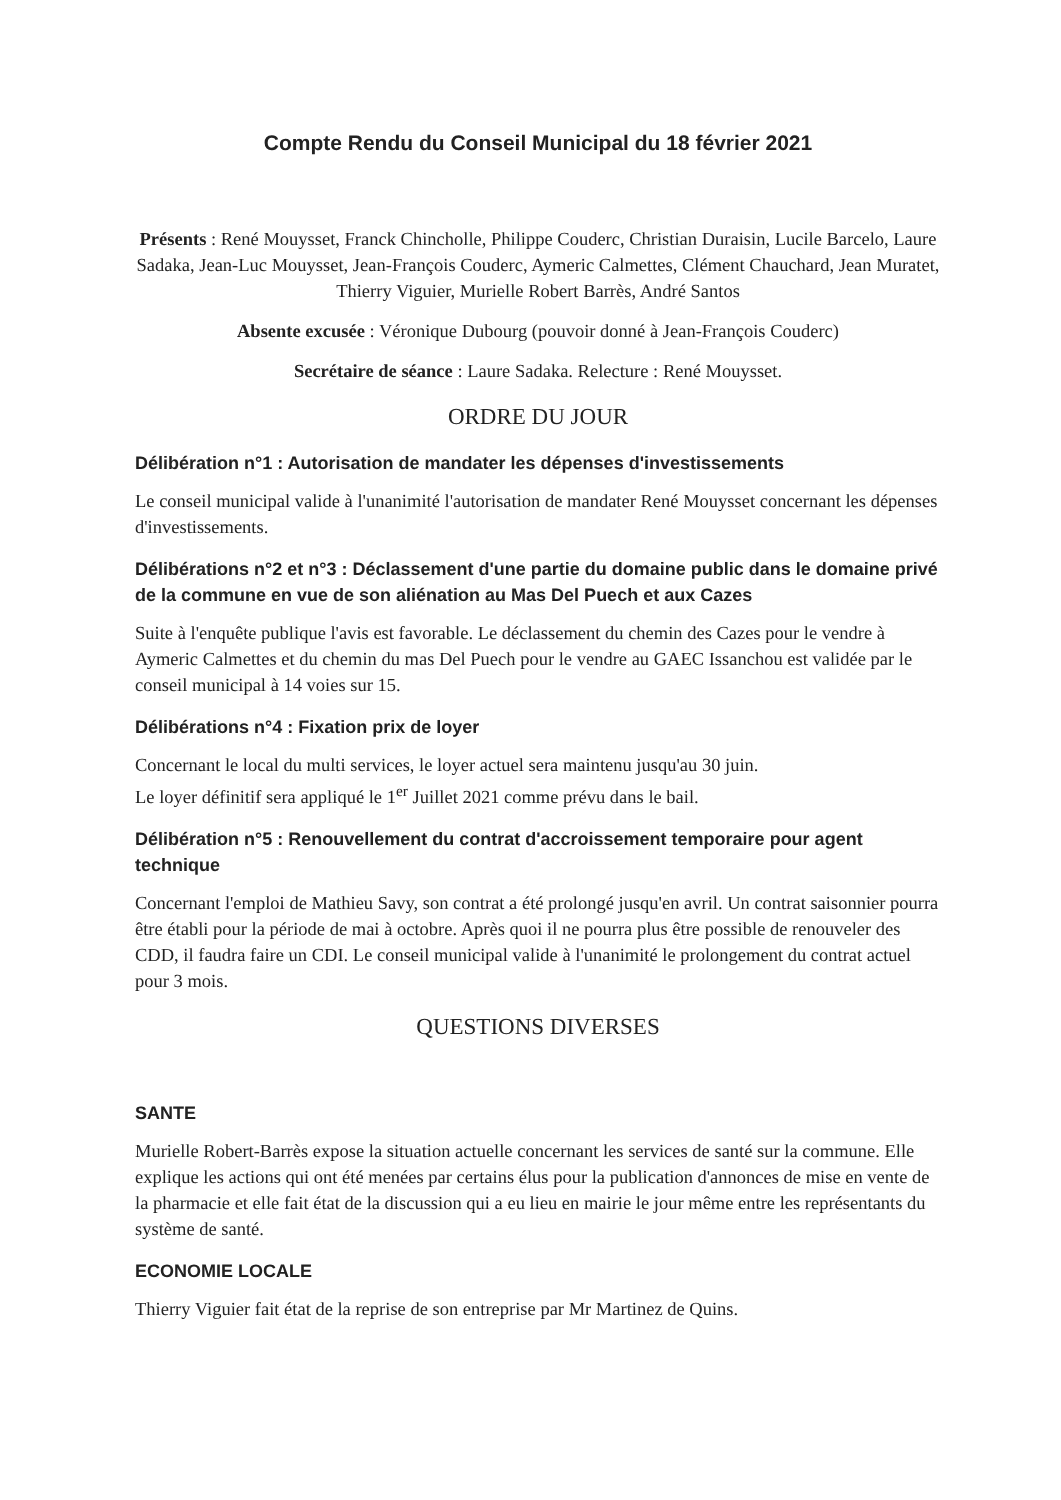Compte Rendu du Conseil Municipal du 18 février 2021
Présents : René Mouysset, Franck Chincholle, Philippe Couderc, Christian Duraisin, Lucile Barcelo, Laure Sadaka, Jean-Luc Mouysset, Jean-François Couderc, Aymeric Calmettes, Clément Chauchard, Jean Muratet, Thierry Viguier, Murielle Robert Barrès, André Santos
Absente excusée : Véronique Dubourg (pouvoir donné à Jean-François Couderc)
Secrétaire de séance : Laure Sadaka. Relecture : René Mouysset.
ORDRE DU JOUR
Délibération n°1 : Autorisation de mandater les dépenses d'investissements
Le conseil municipal valide à l'unanimité l'autorisation de mandater René Mouysset concernant les dépenses d'investissements.
Délibérations n°2 et n°3 : Déclassement d'une partie du domaine public dans le domaine privé de la commune en vue de son aliénation au Mas Del Puech et aux Cazes
Suite à l'enquête publique l'avis est favorable. Le déclassement du chemin des Cazes pour le vendre à Aymeric Calmettes et du chemin du mas Del Puech pour le vendre au GAEC Issanchou est validée par le conseil municipal à 14 voies sur 15.
Délibérations n°4 : Fixation prix de loyer
Concernant le local du multi services, le loyer actuel sera maintenu jusqu'au 30 juin.
Le loyer définitif sera appliqué le 1<sup>er</sup> Juillet 2021 comme prévu dans le bail.
Délibération n°5 : Renouvellement du contrat d'accroissement temporaire pour agent technique
Concernant l'emploi de Mathieu Savy, son contrat a été prolongé jusqu'en avril. Un contrat saisonnier pourra être établi pour la période de mai à octobre. Après quoi il ne pourra plus être possible de renouveler des CDD, il faudra faire un CDI. Le conseil municipal valide à l'unanimité le prolongement du contrat actuel pour 3 mois.
QUESTIONS DIVERSES
SANTE
Murielle Robert-Barrès expose la situation actuelle concernant les services de santé sur la commune. Elle explique les actions qui ont été menées par certains élus pour la publication d'annonces de mise en vente de la pharmacie et elle fait état de la discussion qui a eu lieu en mairie le jour même entre les représentants du système de santé.
ECONOMIE LOCALE
Thierry Viguier fait état de la reprise de son entreprise par Mr Martinez de Quins.